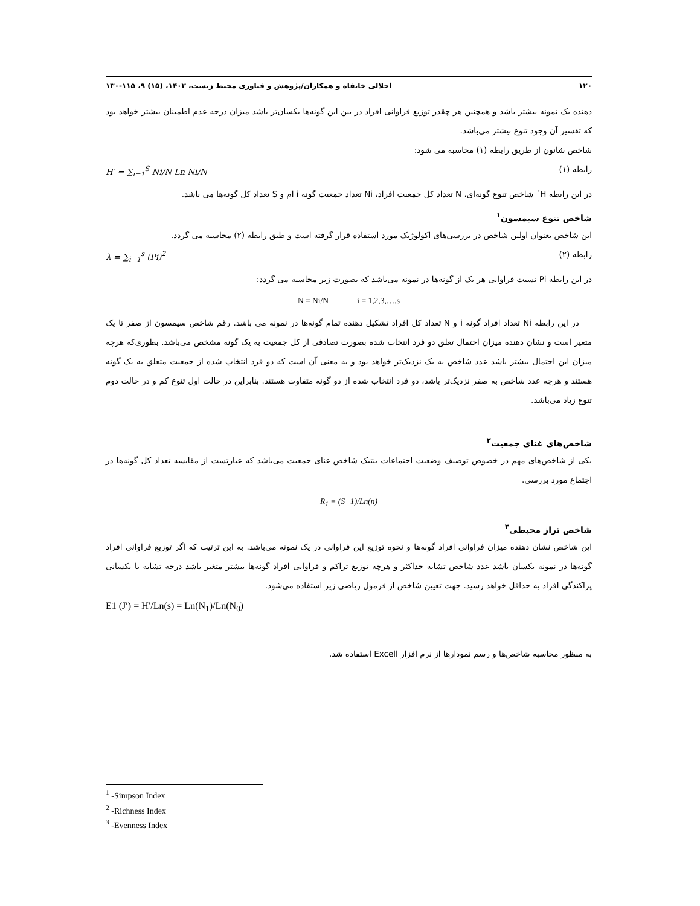۱۲۰ اجلالی خانقاه و همکاران/پژوهش و فناوری محیط زیست، ۱۴۰۳، (۱۵) ۹، ۱۱۵-۱۳۰
دهنده یک نمونه بیشتر باشد و همچنین هر چقدر توزیع فراوانی افراد در بین این گونه‌ها یکسان‌تر باشد میزان درجه عدم اطمینان بیشتر خواهد بود که تفسیر آن وجود تنوع بیشتر می‌باشد.
شاخص شانون از طریق رابطه (۱) محاسبه می شود:
رابطه (۱) H′ = ∑<sub>i=1</sub><sup>S</sup> Ni/N Ln Ni/N
در این رابطه H´ شاخص تنوع گونه‌ای، N تعداد کل جمعیت افراد، Ni تعداد جمعیت گونه i ام و S تعداد کل گونه‌ها می باشد.
شاخص تنوع سیمسون<sup>۱</sup>
این شاخص بعنوان اولین شاخص در بررسی‌های اکولوژیک مورد استفاده قرار گرفته است و طبق رابطه (۲) محاسبه می گردد.
رابطه (۲) λ = ∑<sub>i=1</sub><sup>s</sup> (Pi)<sup>2</sup>
در این رابطه Pi نسبت فراوانی هر یک از گونه‌ها در نمونه می‌باشد که بصورت زیر محاسبه می گردد:
N = Ni/N i = 1,2,3,…,s
در این رابطه Ni تعداد افراد گونه i و N تعداد کل افراد تشکیل دهنده تمام گونه‌ها در نمونه می باشد. رقم شاخص سیمسون از صفر تا یک متغیر است و نشان دهنده میزان احتمال تعلق دو فرد انتخاب شده بصورت تصادفی از کل جمعیت به یک گونه مشخص می‌باشد. بطوری‌که هرچه میزان این احتمال بیشتر باشد عدد شاخص به یک نزدیک‌تر خواهد بود و به معنی آن است که دو فرد انتخاب شده از جمعیت متعلق به یک گونه هستند و هرچه عدد شاخص به صفر نزدیک‌تر باشد، دو فرد انتخاب شده از دو گونه متفاوت هستند. بنابراین در حالت اول تنوع کم و در حالت دوم تنوع زیاد می‌باشد.
شاخص‌های غنای جمعیت<sup>۲</sup>
یکی از شاخص‌های مهم در خصوص توصیف وضعیت اجتماعات بنتیک شاخص غنای جمعیت می‌باشد که عبارتست از مقایسه تعداد کل گونه‌ها در اجتماع مورد بررسی.
R<sub>1</sub> = (S−1)/Ln(n)
شاخص تراز محیطی<sup>۳</sup>
این شاخص نشان دهنده میزان فراوانی افراد گونه‌ها و نحوه توزیع این فراوانی در یک نمونه می‌باشد. به این ترتیب که اگر توزیع فراوانی افراد گونه‌ها در نمونه یکسان باشد عدد شاخص تشابه حداکثر و هرچه توزیع تراکم و فراوانی افراد گونه‌ها بیشتر متغیر باشد درجه تشابه یا یکسانی پراکندگی افراد به حداقل خواهد رسید. جهت تعیین شاخص از فرمول ریاضی زیر استفاده می‌شود.
E1 (J′) = H′/Ln(s) = Ln(N<sub>1</sub>)/Ln(N<sub>0</sub>)
به منظور محاسبه شاخص‌ها و رسم نمودارها از نرم افزار Excell استفاده شد.
<sup>1</sup> -Simpson Index
<sup>2</sup> -Richness Index
<sup>3</sup> -Evenness Index